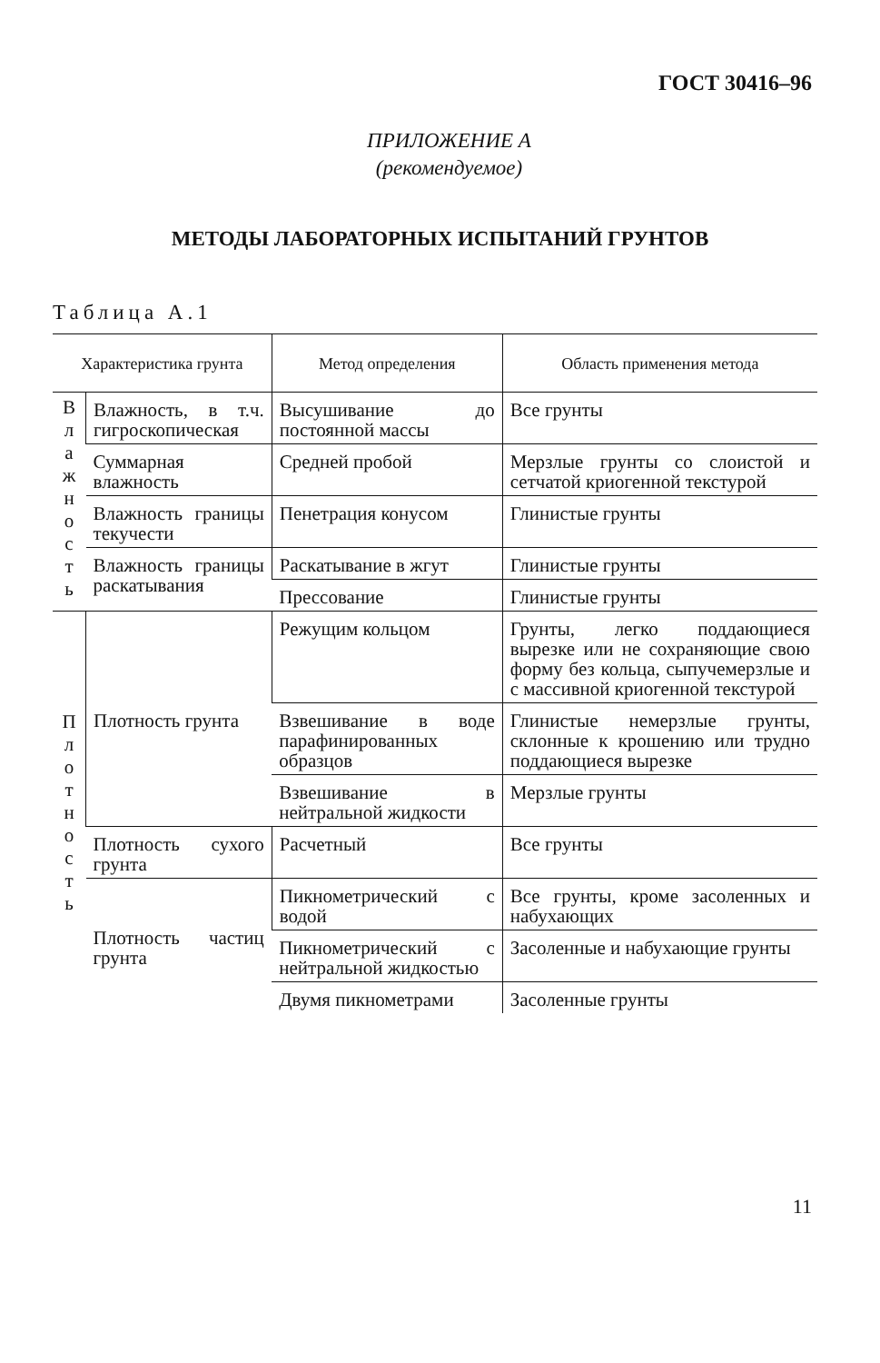ГОСТ 30416–96
ПРИЛОЖЕНИЕ А
(рекомендуемое)
МЕТОДЫ ЛАБОРАТОРНЫХ ИСПЫТАНИЙ ГРУНТОВ
Таблица А.1
| Характеристика грунта | | Метод определения | Область применения метода |
| --- | --- | --- | --- |
| В л а ж н о с т ь | Влажность, в т.ч. гигроскопическая | Высушивание до постоянной массы | Все грунты |
| | Суммарная влажность | Средней пробой | Мерзлые грунты со слоистой и сетчатой криогенной текстурой |
| | Влажность границы текучести | Пенетрация конусом | Глинистые грунты |
| | Влажность границы раскатывания | Раскатывание в жгут | Глинистые грунты |
| | | Прессование | Глинистые грунты |
| П л о т н о с т ь | Плотность грунта | Режущим кольцом | Грунты, легко поддающиеся вырезке или не сохраняющие свою форму без кольца, сыпучемерзлые и с массивной криогенной текстурой |
| | | Взвешивание в воде парафинированных образцов | Глинистые немерзлые грунты, склонные к крошению или трудно поддающиеся вырезке |
| | | Взвешивание в нейтральной жидкости | Мерзлые грунты |
| | Плотность сухого грунта | Расчетный | Все грунты |
| | Плотность частиц грунта | Пикнометрический с водой | Все грунты, кроме засоленных и набухающих |
| | | Пикнометрический с нейтральной жидкостью | Засоленные и набухающие грунты |
| | | Двумя пикнометрами | Засоленные грунты |
11